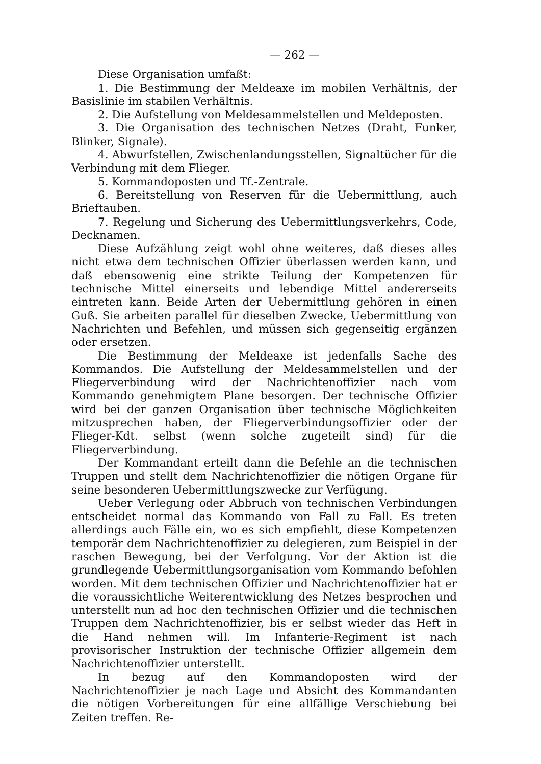— 262 —
Diese Organisation umfaßt:
1. Die Bestimmung der Meldeaxe im mobilen Verhältnis, der Basislinie im stabilen Verhältnis.
2. Die Aufstellung von Meldesammelstellen und Meldeposten.
3. Die Organisation des technischen Netzes (Draht, Funker, Blinker, Signale).
4. Abwurfstellen, Zwischenlandungsstellen, Signaltücher für die Verbindung mit dem Flieger.
5. Kommandoposten und Tf.-Zentrale.
6. Bereitstellung von Reserven für die Uebermittlung, auch Brieftauben.
7. Regelung und Sicherung des Uebermittlungsverkehrs, Code, Decknamen.
Diese Aufzählung zeigt wohl ohne weiteres, daß dieses alles nicht etwa dem technischen Offizier überlassen werden kann, und daß ebensowenig eine strikte Teilung der Kompetenzen für technische Mittel einerseits und lebendige Mittel andererseits eintreten kann. Beide Arten der Uebermittlung gehören in einen Guß. Sie arbeiten parallel für dieselben Zwecke, Uebermittlung von Nachrichten und Befehlen, und müssen sich gegenseitig ergänzen oder ersetzen.
Die Bestimmung der Meldeaxe ist jedenfalls Sache des Kommandos. Die Aufstellung der Meldesammelstellen und der Fliegerverbindung wird der Nachrichtenoffizier nach vom Kommando genehmigtem Plane besorgen. Der technische Offizier wird bei der ganzen Organisation über technische Möglichkeiten mitzusprechen haben, der Fliegerverbindungsoffizier oder der Flieger-Kdt. selbst (wenn solche zugeteilt sind) für die Fliegerverbindung.
Der Kommandant erteilt dann die Befehle an die technischen Truppen und stellt dem Nachrichtenoffizier die nötigen Organe für seine besonderen Uebermittlungszwecke zur Verfügung.
Ueber Verlegung oder Abbruch von technischen Verbindungen entscheidet normal das Kommando von Fall zu Fall. Es treten allerdings auch Fälle ein, wo es sich empfiehlt, diese Kompetenzen temporär dem Nachrichtenoffizier zu delegieren, zum Beispiel in der raschen Bewegung, bei der Verfolgung. Vor der Aktion ist die grundlegende Uebermittlungsorganisation vom Kommando befohlen worden. Mit dem technischen Offizier und Nachrichtenoffizier hat er die voraussichtliche Weiterentwicklung des Netzes besprochen und unterstellt nun ad hoc den technischen Offizier und die technischen Truppen dem Nachrichtenoffizier, bis er selbst wieder das Heft in die Hand nehmen will. Im Infanterie-Regiment ist nach provisorischer Instruktion der technische Offizier allgemein dem Nachrichtenoffizier unterstellt.
In bezug auf den Kommandoposten wird der Nachrichtenoffizier je nach Lage und Absicht des Kommandanten die nötigen Vorbereitungen für eine allfällige Verschiebung bei Zeiten treffen. Re-